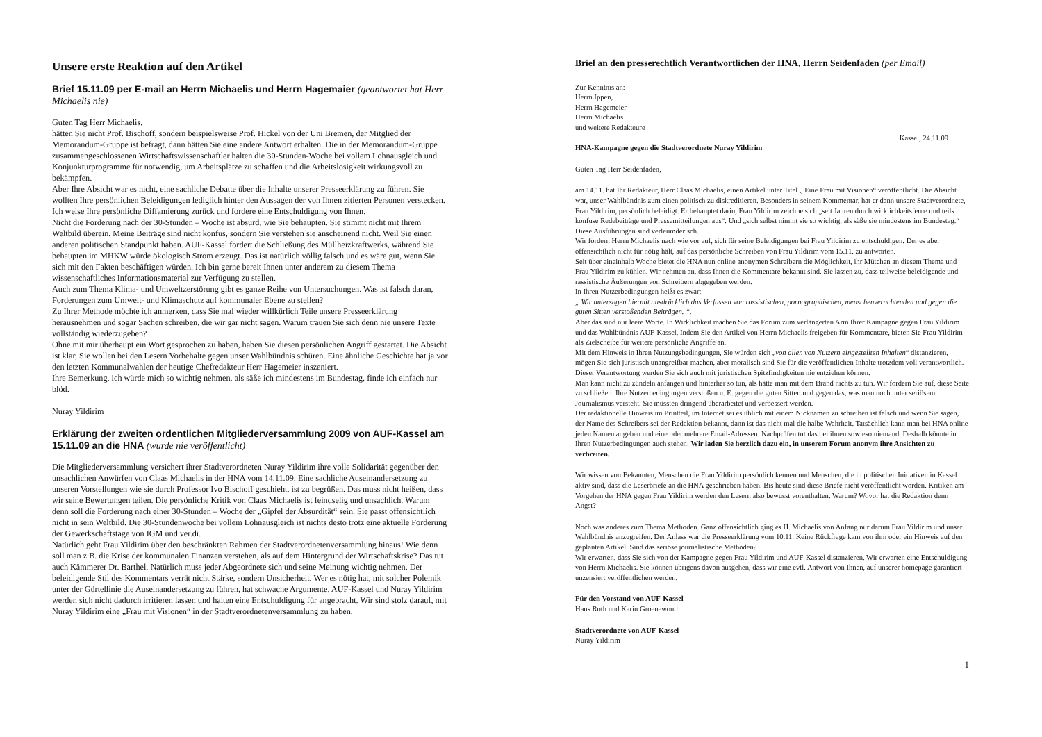Unsere erste Reaktion auf den Artikel
Brief 15.11.09 per E-mail an Herrn Michaelis und Herrn Hagemaier (geantwortet hat Herr Michaelis nie)
Guten Tag Herr Michaelis,
hätten Sie nicht Prof. Bischoff, sondern beispielsweise Prof. Hickel von der Uni Bremen, der Mitglied der Memorandum-Gruppe ist befragt, dann hätten Sie eine andere Antwort erhalten. Die in der Memorandum-Gruppe zusammengeschlossenen Wirtschaftswissenschaftler halten die 30-Stunden-Woche bei vollem Lohnausgleich und Konjunkturprogramme für notwendig, um Arbeitsplätze zu schaffen und die Arbeitslosigkeit wirkungsvoll zu bekämpfen.
Aber Ihre Absicht war es nicht, eine sachliche Debatte über die Inhalte unserer Presseerklärung zu führen. Sie wollten Ihre persönlichen Beleidigungen lediglich hinter den Aussagen der von Ihnen zitierten Personen verstecken.
Ich weise Ihre persönliche Diffamierung zurück und fordere eine Entschuldigung von Ihnen.
Nicht die Forderung nach der 30-Stunden – Woche ist absurd, wie Sie behaupten. Sie stimmt nicht mit Ihrem Weltbild überein. Meine Beiträge sind nicht konfus, sondern Sie verstehen sie anscheinend nicht. Weil Sie einen anderen politischen Standpunkt haben. AUF-Kassel fordert die Schließung des Müllheizkraftwerks, während Sie behaupten im MHKW würde ökologisch Strom erzeugt. Das ist natürlich völlig falsch und es wäre gut, wenn Sie sich mit den Fakten beschäftigen würden. Ich bin gerne bereit Ihnen unter anderem zu diesem Thema wissenschaftliches Informationsmaterial zur Verfügung zu stellen.
Auch zum Thema Klima- und Umweltzerstörung gibt es ganze Reihe von Untersuchungen. Was ist falsch daran, Forderungen zum Umwelt- und Klimaschutz auf kommunaler Ebene zu stellen?
Zu Ihrer Methode möchte ich anmerken, dass Sie mal wieder willkürlich Teile unsere Presseerklärung herausnehmen und sogar Sachen schreiben, die wir gar nicht sagen. Warum trauen Sie sich denn nie unsere Texte vollständig wiederzugeben?
Ohne mit mir überhaupt ein Wort gesprochen zu haben, haben Sie diesen persönlichen Angriff gestartet. Die Absicht ist klar, Sie wollen bei den Lesern Vorbehalte gegen unser Wahlbündnis schüren. Eine ähnliche Geschichte hat ja vor den letzten Kommunalwahlen der heutige Chefredakteur Herr Hagemeier inszeniert.
Ihre Bemerkung, ich würde mich so wichtig nehmen, als säße ich mindestens im Bundestag, finde ich einfach nur blöd.
Nuray Yildirim
Erklärung der zweiten ordentlichen Mitgliederversammlung 2009 von AUF-Kassel am 15.11.09 an die HNA (wurde nie veröffentlicht)
Die Mitgliederversammlung versichert ihrer Stadtverordneten Nuray Yildirim ihre volle Solidarität gegenüber den unsachlichen Anwürfen von Claas Michaelis in der HNA vom 14.11.09. Eine sachliche Auseinandersetzung zu unseren Vorstellungen wie sie durch Professor Ivo Bischoff geschieht, ist zu begrüßen. Das muss nicht heißen, dass wir seine Bewertungen teilen. Die persönliche Kritik von Claas Michaelis ist feindselig und unsachlich. Warum denn soll die Forderung nach einer 30-Stunden – Woche der „Gipfel der Absurdität“ sein. Sie passt offensichtlich nicht in sein Weltbild. Die 30-Stundenwoche bei vollem Lohnausgleich ist nichts desto trotz eine aktuelle Forderung der Gewerkschaftstage von IGM und ver.di.
Natürlich geht Frau Yildirim über den beschränkten Rahmen der Stadtverordnetenversammlung hinaus! Wie denn soll man z.B. die Krise der kommunalen Finanzen verstehen, als auf dem Hintergrund der Wirtschaftskrise? Das tut auch Kämmerer Dr. Barthel. Natürlich muss jeder Abgeordnete sich und seine Meinung wichtig nehmen. Der beleidigende Stil des Kommentars verrät nicht Stärke, sondern Unsicherheit. Wer es nötig hat, mit solcher Polemik unter der Gürtellinie die Auseinandersetzung zu führen, hat schwache Argumente. AUF-Kassel und Nuray Yildirim werden sich nicht dadurch irritieren lassen und halten eine Entschuldigung für angebracht. Wir sind stolz darauf, mit Nuray Yildirim eine „Frau mit Visionen“ in der Stadtverordnetenversammlung zu haben.
Brief an den presserechtlich Verantwortlichen der HNA, Herrn Seidenfaden (per Email)
Zur Kenntnis an:
Herrn Ippen,
Herrn Hagemeier
Herrn Michaelis
und weitere Redakteure
Kassel, 24.11.09
HNA-Kampagne gegen die Stadtverordnete Nuray Yildirim
Guten Tag Herr Seidenfaden,
am 14.11. hat Ihr Redakteur, Herr Claas Michaelis, einen Artikel unter Titel „ Eine Frau mit Visionen“ veröffentlicht. Die Absicht war, unser Wahlbündnis zum einen politisch zu diskreditieren. Besonders in seinem Kommentar, hat er dann unsere Stadtverordnete, Frau Yildirim, persönlich beleidigt. Er behauptet darin, Frau Yildirim zeichne sich „seit Jahren durch wirklichkeitsferne und teils konfuse Redebeiträge und Pressemitteilungen aus“. Und „sich selbst nimmt sie so wichtig, als säße sie mindestens im Bundestag.“ Diese Ausführungen sind verleumderisch.
Wir fordern Herrn Michaelis nach wie vor auf, sich für seine Beleidigungen bei Frau Yildirim zu entschuldigen. Der es aber offensichtlich nicht für nötig hält, auf das persönliche Schreiben von Frau Yildirim vom 15.11. zu antworten.
Seit über eineinhalb Woche bietet die HNA nun online anonymen Schreibern die Möglichkeit, ihr Mütchen an diesem Thema und Frau Yildirim zu kühlen. Wir nehmen an, dass Ihnen die Kommentare bekannt sind. Sie lassen zu, dass teilweise beleidigende und rassistische Äußerungen von Schreibern abgegeben werden.
In Ihren Nutzerbedingungen heißt es zwar:
„ Wir untersagen hiermit ausdrücklich das Verfassen von rassistischen, pornographischen, menschenverachtenden und gegen die guten Sitten verstoßenden Beiträgen. “.
Aber das sind nur leere Worte. In Wirklichkeit machen Sie das Forum zum verlängerten Arm Ihrer Kampagne gegen Frau Yildirim und das Wahlbündnis AUF-Kassel. Indem Sie den Artikel von Herrn Michaelis freigeben für Kommentare, bieten Sie Frau Yildirim als Zielscheibe für weitere persönliche Angriffe an.
Mit dem Hinweis in Ihren Nutzungsbedingungen, Sie würden sich „von allen von Nutzern eingestellten Inhalten“ distanzieren, mögen Sie sich juristisch unangreifbar machen, aber moralisch sind Sie für die veröffentlichen Inhalte trotzdem voll verantwortlich. Dieser Verantwortung werden Sie sich auch mit juristischen Spitzfindigkeiten nie entziehen können.
Man kann nicht zu zündeln anfangen und hinterher so tun, als hätte man mit dem Brand nichts zu tun. Wir fordern Sie auf, diese Seite zu schließen. Ihre Nutzerbedingungen verstoßen u. E. gegen die guten Sitten und gegen das, was man noch unter seriösem Journalismus versteht. Sie müssten dringend überarbeitet und verbessert werden.
Der redaktionelle Hinweis im Printteil, im Internet sei es üblich mit einem Nicknamen zu schreiben ist falsch und wenn Sie sagen, der Name des Schreibers sei der Redaktion bekannt, dann ist das nicht mal die halbe Wahrheit. Tatsächlich kann man bei HNA online jeden Namen angeben und eine oder mehrere Email-Adressen. Nachprüfen tut das bei ihnen sowieso niemand. Deshalb könnte in Ihren Nutzerbedingungen auch stehen: Wir laden Sie herzlich dazu ein, in unserem Forum anonym ihre Ansichten zu verbreiten.
Wir wissen von Bekannten, Menschen die Frau Yildirim persönlich kennen und Menschen, die in politischen Initiativen in Kassel aktiv sind, dass die Leserbriefe an die HNA geschrieben haben. Bis heute sind diese Briefe nicht veröffentlicht worden. Kritiken am Vorgehen der HNA gegen Frau Yildirim werden den Lesern also bewusst vorenthalten. Warum? Wovor hat die Redaktion denn Angst?
Noch was anderes zum Thema Methoden. Ganz offensichtlich ging es H. Michaelis von Anfang nur darum Frau Yildirim und unser Wahlbündnis anzugreifen. Der Anlass war die Presseerklärung vom 10.11. Keine Rückfrage kam von ihm oder ein Hinweis auf den geplanten Artikel. Sind das seriöse journalistische Methoden?
Wir erwarten, dass Sie sich von der Kampagne gegen Frau Yildirim und AUF-Kassel distanzieren. Wir erwarten eine Entschuldigung von Herrn Michaelis. Sie können übrigens davon ausgehen, dass wir eine evtl. Antwort von Ihnen, auf unserer homepage garantiert unzensiert veröffentlichen werden.
Für den Vorstand von AUF-Kassel
Hans Roth und Karin Groenewoud
Stadtverordnete von AUF-Kassel
Nuray Yildirim
1